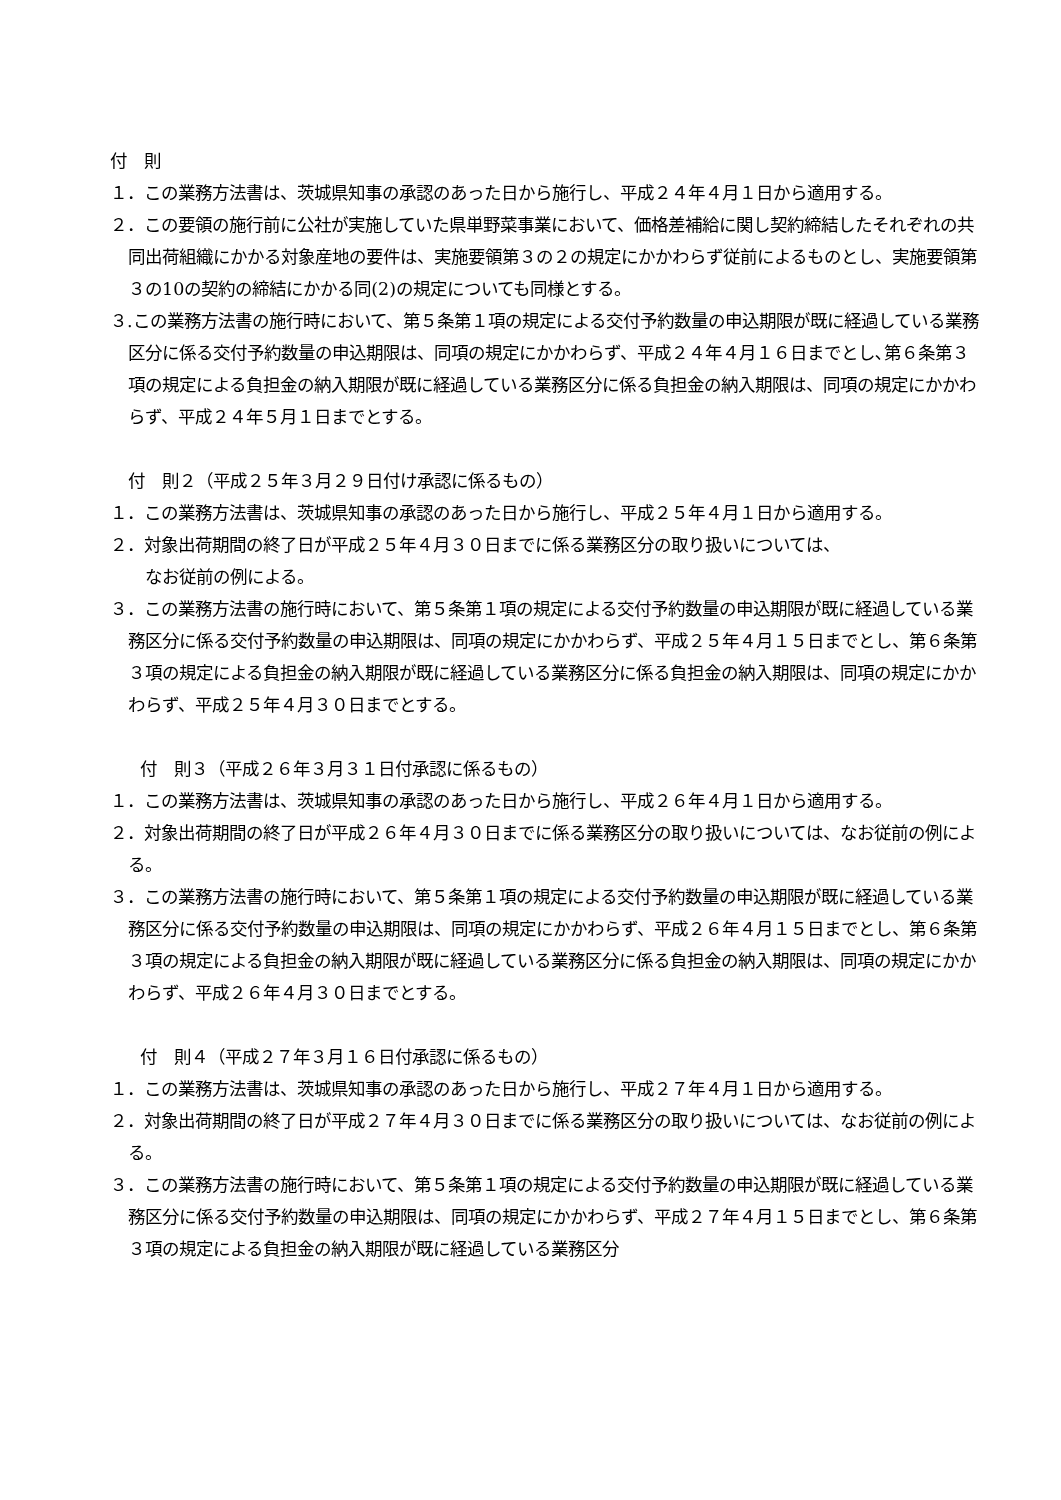付　則
１．この業務方法書は、茨城県知事の承認のあった日から施行し、平成２４年４月１日から適用する。
２．この要領の施行前に公社が実施していた県単野菜事業において、価格差補給に関し契約締結したそれぞれの共同出荷組織にかかる対象産地の要件は、実施要領第３の２の規定にかかわらず従前によるものとし、実施要領第３の10の契約の締結にかかる同(2)の規定についても同様とする。
３.この業務方法書の施行時において、第５条第１項の規定による交付予約数量の申込期限が既に経過している業務区分に係る交付予約数量の申込期限は、同項の規定にかかわらず、平成２４年４月１６日までとし､第６条第３項の規定による負担金の納入期限が既に経過している業務区分に係る負担金の納入期限は、同項の規定にかかわらず、平成２４年５月１日までとする。
付　則２（平成２５年３月２９日付け承認に係るもの）
１．この業務方法書は、茨城県知事の承認のあった日から施行し、平成２５年４月１日から適用する。
２．対象出荷期間の終了日が平成２５年４月３０日までに係る業務区分の取り扱いについては、
　なお従前の例による。
３．この業務方法書の施行時において、第５条第１項の規定による交付予約数量の申込期限が既に経過している業務区分に係る交付予約数量の申込期限は、同項の規定にかかわらず、平成２５年４月１５日までとし、第６条第３項の規定による負担金の納入期限が既に経過している業務区分に係る負担金の納入期限は、同項の規定にかかわらず、平成２５年４月３０日までとする。
付　則３（平成２６年３月３１日付承認に係るもの）
１．この業務方法書は、茨城県知事の承認のあった日から施行し、平成２６年４月１日から適用する。
２．対象出荷期間の終了日が平成２６年４月３０日までに係る業務区分の取り扱いについては、なお従前の例による。
３．この業務方法書の施行時において、第５条第１項の規定による交付予約数量の申込期限が既に経過している業務区分に係る交付予約数量の申込期限は、同項の規定にかかわらず、平成２６年４月１５日までとし、第６条第３項の規定による負担金の納入期限が既に経過している業務区分に係る負担金の納入期限は、同項の規定にかかわらず、平成２６年４月３０日までとする。
付　則４（平成２７年３月１６日付承認に係るもの）
１．この業務方法書は、茨城県知事の承認のあった日から施行し、平成２７年４月１日から適用する。
２．対象出荷期間の終了日が平成２７年４月３０日までに係る業務区分の取り扱いについては、なお従前の例による。
３．この業務方法書の施行時において、第５条第１項の規定による交付予約数量の申込期限が既に経過している業務区分に係る交付予約数量の申込期限は、同項の規定にかかわらず、平成２７年４月１５日までとし、第６条第３項の規定による負担金の納入期限が既に経過している業務区分